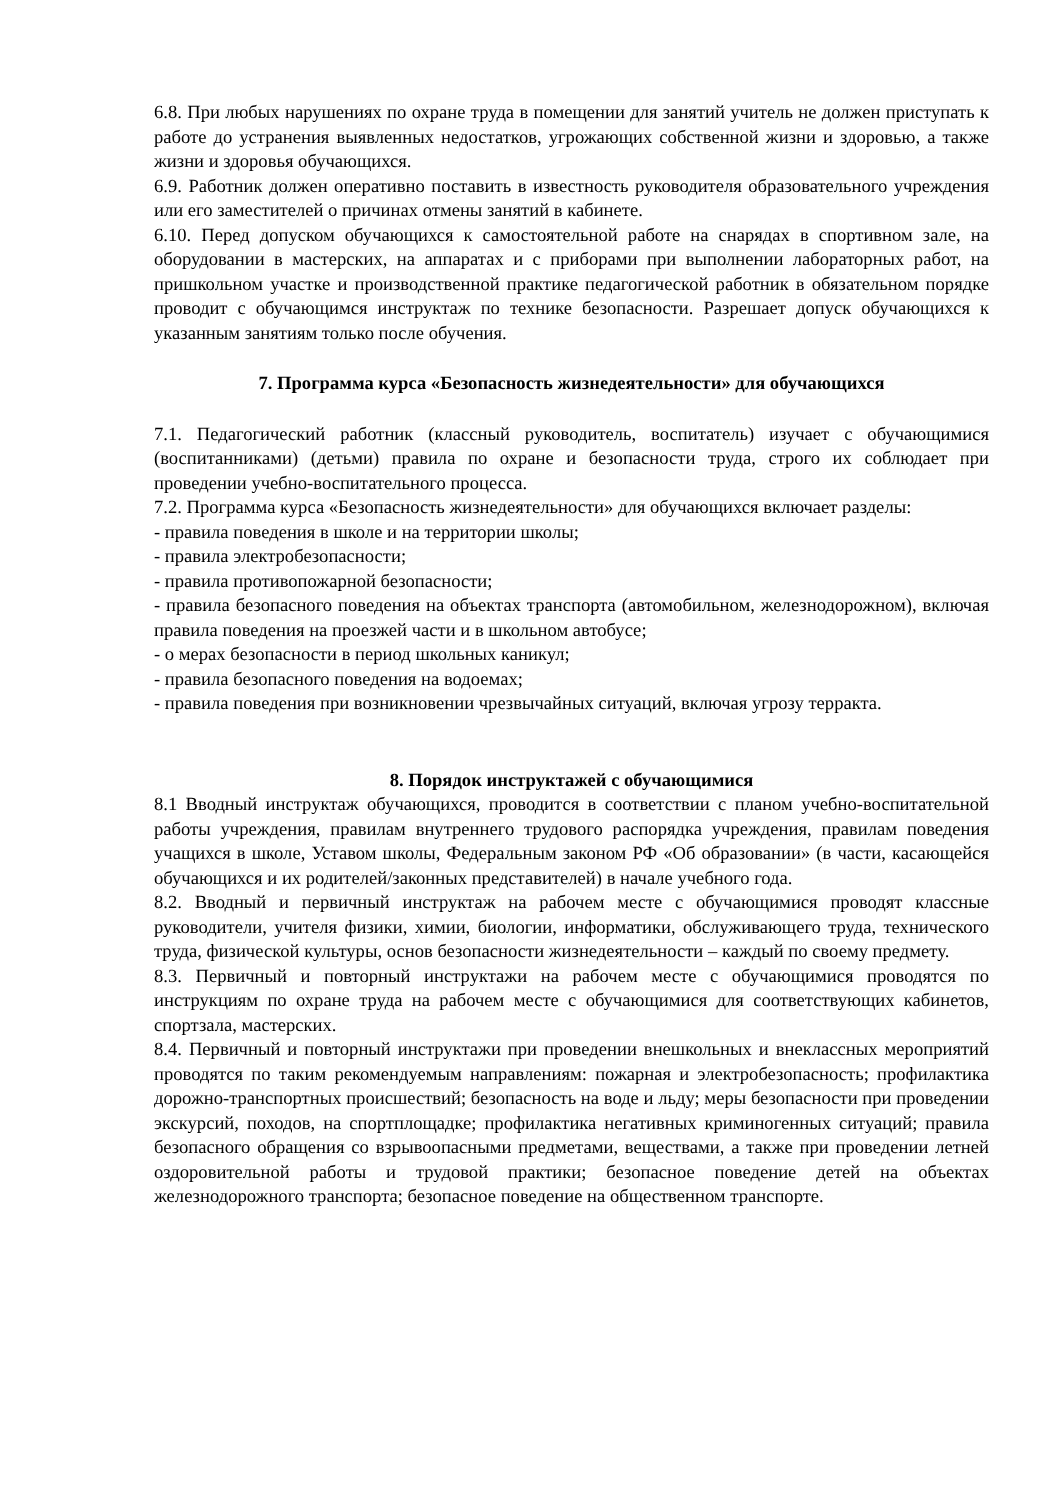6.8. При любых нарушениях по охране труда в помещении для занятий учитель не должен приступать к работе до устранения выявленных недостатков, угрожающих собственной жизни и здоровью, а также жизни и здоровья обучающихся.
6.9. Работник должен оперативно поставить в известность руководителя образовательного учреждения или его заместителей о причинах отмены занятий в кабинете.
6.10. Перед допуском обучающихся к самостоятельной работе на снарядах в спортивном зале, на оборудовании в мастерских, на аппаратах и с приборами при выполнении лабораторных работ, на пришкольном участке и производственной практике педагогической работник в обязательном порядке проводит с обучающимся инструктаж по технике безопасности. Разрешает допуск обучающихся к указанным занятиям только после обучения.
7. Программа курса «Безопасность жизнедеятельности» для обучающихся
7.1. Педагогический работник (классный руководитель, воспитатель) изучает с обучающимися (воспитанниками) (детьми) правила по охране и безопасности труда, строго их соблюдает при проведении учебно-воспитательного процесса.
7.2. Программа курса «Безопасность жизнедеятельности» для обучающихся включает разделы:
- правила поведения в школе и на территории школы;
- правила электробезопасности;
- правила противопожарной безопасности;
- правила безопасного поведения на объектах транспорта (автомобильном, железнодорожном), включая правила поведения на проезжей части и в школьном автобусе;
- о мерах безопасности в период школьных каникул;
- правила безопасного поведения на водоемах;
- правила поведения при возникновении чрезвычайных ситуаций, включая угрозу терракта.
8. Порядок инструктажей с обучающимися
8.1 Вводный инструктаж обучающихся, проводится в соответствии с планом учебно-воспитательной работы учреждения, правилам внутреннего трудового распорядка учреждения, правилам поведения учащихся в школе, Уставом школы, Федеральным законом РФ «Об образовании» (в части, касающейся обучающихся и их родителей/законных представителей) в начале учебного года.
8.2. Вводный и первичный инструктаж на рабочем месте с обучающимися проводят классные руководители, учителя физики, химии, биологии, информатики, обслуживающего труда, технического труда, физической культуры, основ безопасности жизнедеятельности – каждый по своему предмету.
8.3. Первичный и повторный инструктажи на рабочем месте с обучающимися проводятся по инструкциям по охране труда на рабочем месте с обучающимися для соответствующих кабинетов, спортзала, мастерских.
8.4. Первичный и повторный инструктажи при проведении внешкольных и внеклассных мероприятий проводятся по таким рекомендуемым направлениям: пожарная и электробезопасность; профилактика дорожно-транспортных происшествий; безопасность на воде и льду; меры безопасности при проведении экскурсий, походов, на спортплощадке; профилактика негативных криминогенных ситуаций; правила безопасного обращения со взрывоопасными предметами, веществами, а также при проведении летней оздоровительной работы и трудовой практики; безопасное поведение детей на объектах железнодорожного транспорта; безопасное поведение на общественном транспорте.